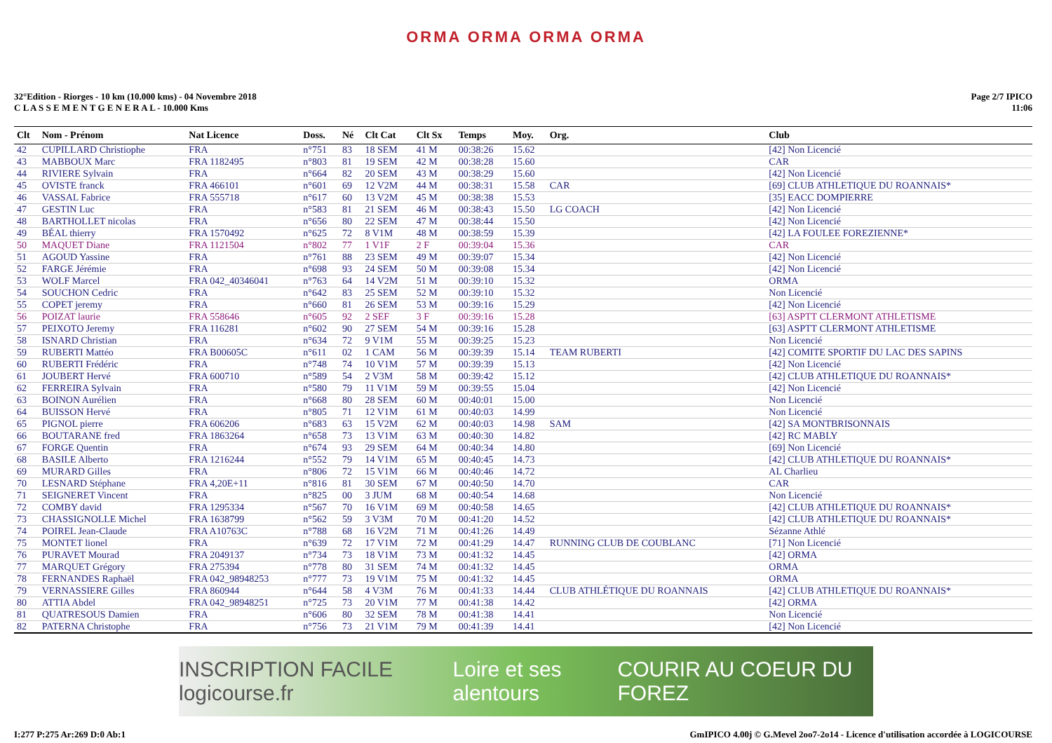ORMA ORMA ORMA ORMA
32°Edition - Riorges - 10 km (10.000 kms) - 04 Novembre 2018
C L A S S E M E N T G E N E R A L - 10.000 Kms
Page 2/7 IPICO
11:06
| Clt | Nom - Prénom | Nat Licence | Doss. | Né | Clt Cat | Clt Sx | Temps | Moy. | Org. | Club |
| --- | --- | --- | --- | --- | --- | --- | --- | --- | --- | --- |
| 42 | CUPILLARD Christiophe | FRA | n°751 | 83 | 18 SEM | 41 M | 00:38:26 | 15.62 | | [42] Non Licencié |
| 43 | MABBOUX Marc | FRA 1182495 | n°803 | 81 | 19 SEM | 42 M | 00:38:28 | 15.60 | | CAR |
| 44 | RIVIERE Sylvain | FRA | n°664 | 82 | 20 SEM | 43 M | 00:38:29 | 15.60 | | [42] Non Licencié |
| 45 | OVISTE franck | FRA 466101 | n°601 | 69 | 12 V2M | 44 M | 00:38:31 | 15.58 | CAR | [69] CLUB ATHLETIQUE DU ROANNAIS* |
| 46 | VASSAL Fabrice | FRA 555718 | n°617 | 60 | 13 V2M | 45 M | 00:38:38 | 15.53 | | [35] EACC DOMPIERRE |
| 47 | GESTIN Luc | FRA | n°583 | 81 | 21 SEM | 46 M | 00:38:43 | 15.50 | LG COACH | [42] Non Licencié |
| 48 | BARTHOLLET nicolas | FRA | n°656 | 80 | 22 SEM | 47 M | 00:38:44 | 15.50 | | [42] Non Licencié |
| 49 | BÉAL thierry | FRA 1570492 | n°625 | 72 | 8 V1M | 48 M | 00:38:59 | 15.39 | | [42] LA FOULEE FOREZIENNE* |
| 50 | MAQUET Diane | FRA 1121504 | n°802 | 77 | 1 V1F | 2 F | 00:39:04 | 15.36 | | CAR |
| 51 | AGOUD Yassine | FRA | n°761 | 88 | 23 SEM | 49 M | 00:39:07 | 15.34 | | [42] Non Licencié |
| 52 | FARGE Jérémie | FRA | n°698 | 93 | 24 SEM | 50 M | 00:39:08 | 15.34 | | [42] Non Licencié |
| 53 | WOLF Marcel | FRA 042_40346041 | n°763 | 64 | 14 V2M | 51 M | 00:39:10 | 15.32 | | ORMA |
| 54 | SOUCHON Cedric | FRA | n°642 | 83 | 25 SEM | 52 M | 00:39:10 | 15.32 | | Non Licencié |
| 55 | COPET jeremy | FRA | n°660 | 81 | 26 SEM | 53 M | 00:39:16 | 15.29 | | [42] Non Licencié |
| 56 | POIZAT laurie | FRA 558646 | n°605 | 92 | 2 SEF | 3 F | 00:39:16 | 15.28 | | [63] ASPTT CLERMONT ATHLETISME |
| 57 | PEIXOTO Jeremy | FRA 116281 | n°602 | 90 | 27 SEM | 54 M | 00:39:16 | 15.28 | | [63] ASPTT CLERMONT ATHLETISME |
| 58 | ISNARD Christian | FRA | n°634 | 72 | 9 V1M | 55 M | 00:39:25 | 15.23 | | Non Licencié |
| 59 | RUBERTI Mattéo | FRA B00605C | n°611 | 02 | 1 CAM | 56 M | 00:39:39 | 15.14 | TEAM RUBERTI | [42] COMITE SPORTIF DU LAC DES SAPINS |
| 60 | RUBERTI Frédéric | FRA | n°748 | 74 | 10 V1M | 57 M | 00:39:39 | 15.13 | | [42] Non Licencié |
| 61 | JOUBERT Hervé | FRA 600710 | n°589 | 54 | 2 V3M | 58 M | 00:39:42 | 15.12 | | [42] CLUB ATHLETIQUE DU ROANNAIS* |
| 62 | FERREIRA Sylvain | FRA | n°580 | 79 | 11 V1M | 59 M | 00:39:55 | 15.04 | | [42] Non Licencié |
| 63 | BOINON Aurélien | FRA | n°668 | 80 | 28 SEM | 60 M | 00:40:01 | 15.00 | | Non Licencié |
| 64 | BUISSON Hervé | FRA | n°805 | 71 | 12 V1M | 61 M | 00:40:03 | 14.99 | | Non Licencié |
| 65 | PIGNOL pierre | FRA 606206 | n°683 | 63 | 15 V2M | 62 M | 00:40:03 | 14.98 | SAM | [42] SA MONTBRISONNAIS |
| 66 | BOUTARANE fred | FRA 1863264 | n°658 | 73 | 13 V1M | 63 M | 00:40:30 | 14.82 | | [42] RC MABLY |
| 67 | FORGE Quentin | FRA | n°674 | 93 | 29 SEM | 64 M | 00:40:34 | 14.80 | | [69] Non Licencié |
| 68 | BASILE Alberto | FRA 1216244 | n°552 | 79 | 14 V1M | 65 M | 00:40:45 | 14.73 | | [42] CLUB ATHLETIQUE DU ROANNAIS* |
| 69 | MURARD Gilles | FRA | n°806 | 72 | 15 V1M | 66 M | 00:40:46 | 14.72 | | AL Charlieu |
| 70 | LESNARD Stéphane | FRA 4,20E+11 | n°816 | 81 | 30 SEM | 67 M | 00:40:50 | 14.70 | | CAR |
| 71 | SEIGNERET Vincent | FRA | n°825 | 00 | 3 JUM | 68 M | 00:40:54 | 14.68 | | Non Licencié |
| 72 | COMBY david | FRA 1295334 | n°567 | 70 | 16 V1M | 69 M | 00:40:58 | 14.65 | | [42] CLUB ATHLETIQUE DU ROANNAIS* |
| 73 | CHASSIGNOLLE Michel | FRA 1638799 | n°562 | 59 | 3 V3M | 70 M | 00:41:20 | 14.52 | | [42] CLUB ATHLETIQUE DU ROANNAIS* |
| 74 | POIREL Jean-Claude | FRA A10763C | n°788 | 68 | 16 V2M | 71 M | 00:41:26 | 14.49 | | Sézanne Athlé |
| 75 | MONTET lionel | FRA | n°639 | 72 | 17 V1M | 72 M | 00:41:29 | 14.47 | RUNNING CLUB DE COUBLANC | [71] Non Licencié |
| 76 | PURAVET Mourad | FRA 2049137 | n°734 | 73 | 18 V1M | 73 M | 00:41:32 | 14.45 | | [42] ORMA |
| 77 | MARQUET Grégory | FRA 275394 | n°778 | 80 | 31 SEM | 74 M | 00:41:32 | 14.45 | | ORMA |
| 78 | FERNANDES Raphaël | FRA 042_98948253 | n°777 | 73 | 19 V1M | 75 M | 00:41:32 | 14.45 | | ORMA |
| 79 | VERNASSIERE Gilles | FRA 860944 | n°644 | 58 | 4 V3M | 76 M | 00:41:33 | 14.44 | CLUB ATHLÉTIQUE DU ROANNAIS | [42] CLUB ATHLETIQUE DU ROANNAIS* |
| 80 | ATTIA Abdel | FRA 042_98948251 | n°725 | 73 | 20 V1M | 77 M | 00:41:38 | 14.42 | | [42] ORMA |
| 81 | QUATRESOUS Damien | FRA | n°606 | 80 | 32 SEM | 78 M | 00:41:38 | 14.41 | | Non Licencié |
| 82 | PATERNA Christophe | FRA | n°756 | 73 | 21 V1M | 79 M | 00:41:39 | 14.41 | | [42] Non Licencié |
INSCRIPTION FACILE logicourse.fr Loire et ses alentours COURIR AU COEUR DU FOREZ
I:277 P:275 Ar:269 D:0 Ab:1 GmIPICO 4.00j © G.Mevel 2oo7-2o14 - Licence d'utilisation accordée à LOGICOURSE